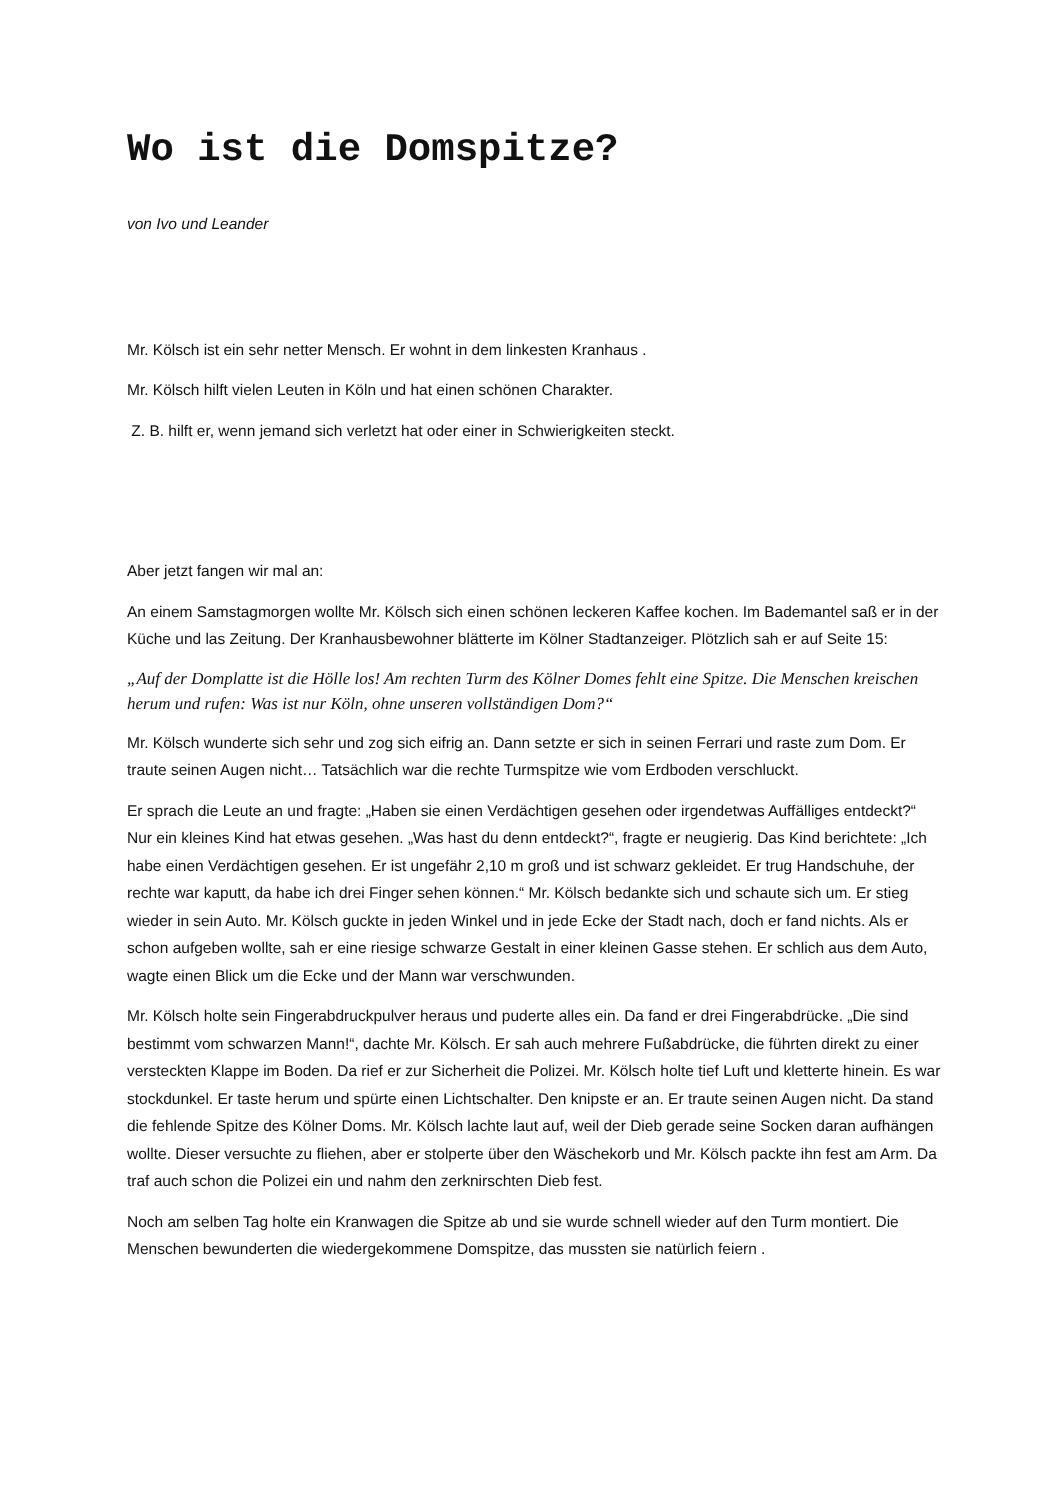Wo ist die Domspitze?
von Ivo und Leander
Mr. Kölsch ist ein sehr netter Mensch. Er wohnt in dem linkesten Kranhaus .
Mr. Kölsch hilft vielen Leuten in Köln und hat einen schönen Charakter.
Z. B. hilft er, wenn jemand sich verletzt hat oder einer in Schwierigkeiten steckt.
Aber jetzt fangen wir mal an:
An einem Samstagmorgen wollte Mr. Kölsch sich einen schönen leckeren Kaffee kochen. Im Bademantel saß er in der Küche und las Zeitung. Der Kranhausbewohner blätterte im Kölner Stadtanzeiger. Plötzlich sah er auf Seite 15:
„Auf der Domplatte ist die Hölle los! Am rechten Turm des Kölner Domes fehlt eine Spitze. Die Menschen kreischen herum und rufen: Was ist nur Köln, ohne unseren vollständigen Dom?“
Mr. Kölsch wunderte sich sehr und zog sich eifrig an. Dann setzte er sich in seinen Ferrari und raste zum Dom. Er traute seinen Augen nicht… Tatsächlich war die rechte Turmspitze wie vom Erdboden verschluckt.
Er sprach die Leute an und fragte: „Haben sie einen Verdächtigen gesehen oder irgendetwas Auffälliges entdeckt?“ Nur ein kleines Kind hat etwas gesehen. „Was hast du denn entdeckt?“, fragte er neugierig. Das Kind berichtete: „Ich habe einen Verdächtigen gesehen. Er ist ungefähr 2,10 m groß und ist schwarz gekleidet. Er trug Handschuhe, der rechte war kaputt, da habe ich drei Finger sehen können.“ Mr. Kölsch bedankte sich und schaute sich um. Er stieg wieder in sein Auto. Mr. Kölsch guckte in jeden Winkel und in jede Ecke der Stadt nach, doch er fand nichts. Als er schon aufgeben wollte, sah er eine riesige schwarze Gestalt in einer kleinen Gasse stehen. Er schlich aus dem Auto, wagte einen Blick um die Ecke und der Mann war verschwunden.
Mr. Kölsch holte sein Fingerabdruckpulver heraus und puderte alles ein. Da fand er drei Fingerabdrücke. „Die sind bestimmt vom schwarzen Mann!“, dachte Mr. Kölsch. Er sah auch mehrere Fußabdrücke, die führten direkt zu einer versteckten Klappe im Boden. Da rief er zur Sicherheit die Polizei. Mr. Kölsch holte tief Luft und kletterte hinein. Es war stockdunkel. Er taste herum und spürte einen Lichtschalter. Den knipste er an. Er traute seinen Augen nicht. Da stand die fehlende Spitze des Kölner Doms. Mr. Kölsch lachte laut auf, weil der Dieb gerade seine Socken daran aufhängen wollte. Dieser versuchte zu fliehen, aber er stolperte über den Wäschekorb und Mr. Kölsch packte ihn fest am Arm. Da traf auch schon die Polizei ein und nahm den zerknirschten Dieb fest.
Noch am selben Tag holte ein Kranwagen die Spitze ab und sie wurde schnell wieder auf den Turm montiert. Die Menschen bewunderten die wiedergekommene Domspitze, das mussten sie natürlich feiern .